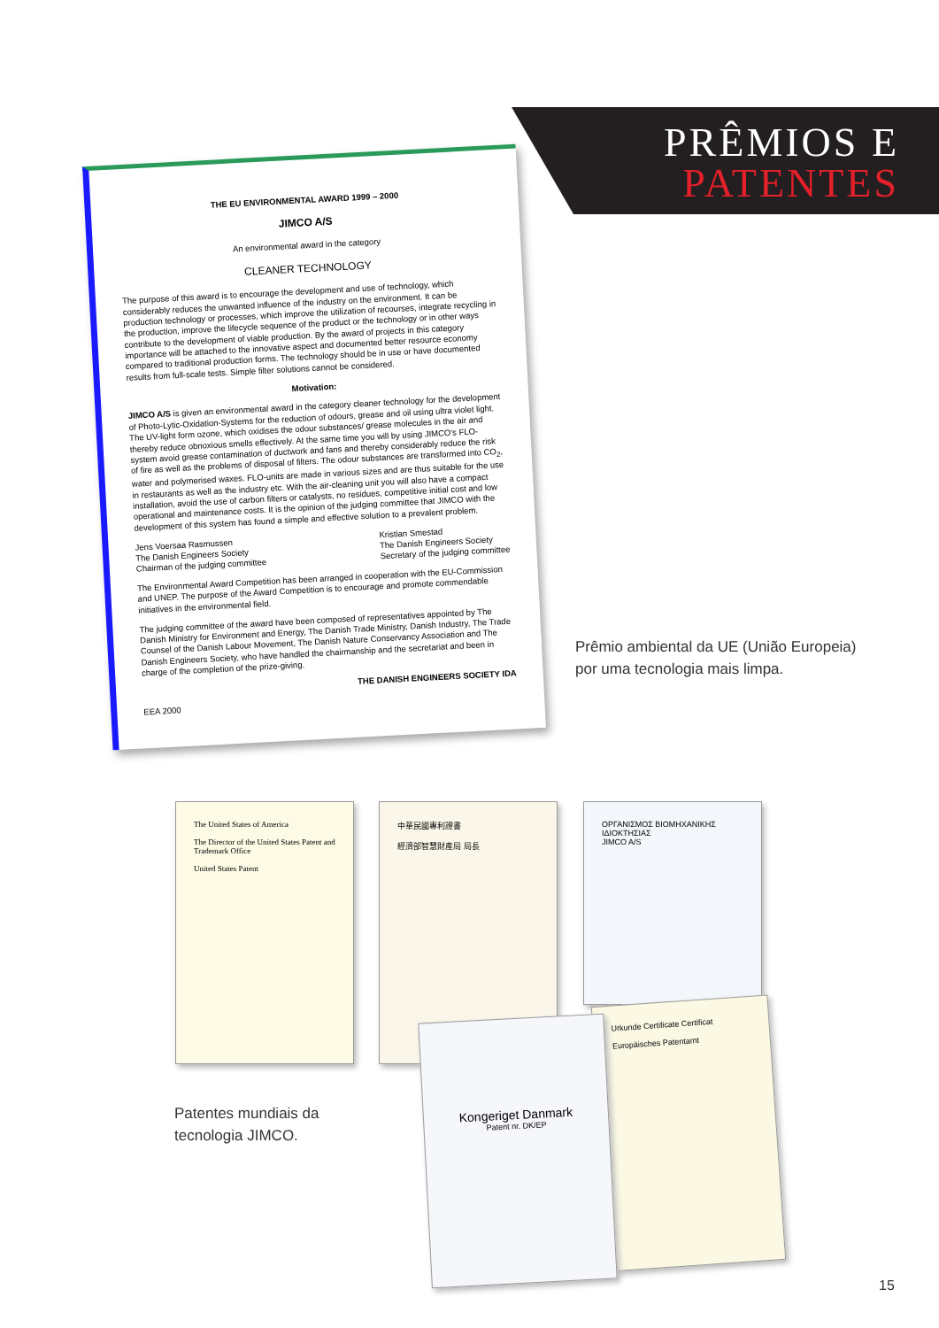PRÊMIOS E
PATENTES
THE EU ENVIRONMENTAL AWARD 1999 – 2000
JIMCO A/S
An environmental award in the category
CLEANER TECHNOLOGY
The purpose of this award is to encourage the development and use of technology, which considerably reduces the unwanted influence of the industry on the environment. It can be production technology or processes, which improve the utilization of recourses, integrate recycling in the production, improve the lifecycle sequence of the product or the technology or in other ways contribute to the development of viable production. By the award of projects in this category importance will be attached to the innovative aspect and documented better resource economy compared to traditional production forms. The technology should be in use or have documented results from full-scale tests. Simple filter solutions cannot be considered.
Motivation:
JIMCO A/S is given an environmental award in the category cleaner technology for the development of Photo-Lytic-Oxidation-Systems for the reduction of odours, grease and oil using ultra violet light. The UV-light form ozone, which oxidises the odour substances/ grease molecules in the air and thereby reduce obnoxious smells effectively. At the same time you will by using JIMCO's FLO-system avoid grease contamination of ductwork and fans and thereby considerably reduce the risk of fire as well as the problems of disposal of filters. The odour substances are transformed into CO<sub>2</sub>, water and polymerised waxes. FLO-units are made in various sizes and are thus suitable for the use in restaurants as well as the industry etc. With the air-cleaning unit you will also have a compact installation, avoid the use of carbon filters or catalysts, no residues, competitive initial cost and low operational and maintenance costs. It is the opinion of the judging committee that JIMCO with the development of this system has found a simple and effective solution to a prevalent problem.
Jens Voersaa Rasmussen
The Danish Engineers Society
Chairman of the judging committee
Kristian Smestad
The Danish Engineers Society
Secretary of the judging committee
The Environmental Award Competition has been arranged in cooperation with the EU-Commission and UNEP. The purpose of the Award Competition is to encourage and promote commendable initiatives in the environmental field.
The judging committee of the award have been composed of representatives appointed by The Danish Ministry for Environment and Energy, The Danish Trade Ministry, Danish Industry, The Trade Counsel of the Danish Labour Movement, The Danish Nature Conservancy Association and The Danish Engineers Society, who have handled the chairmanship and the secretariat and been in charge of the completion of the prize-giving.
THE DANISH ENGINEERS SOCIETY IDA
EEA 2000
Prêmio ambiental da UE (União Europeia)
por uma tecnologia mais limpa.
The United States of America
The Director of the United States Patent and Trademark Office
United States Patent
中華民國專利證書
經濟部智慧財產局 局長
ΟΡΓΑΝΙΣΜΟΣ ΒΙΟΜΗΧΑΝΙΚΗΣ ΙΔΙΟΚΤΗΣΙΑΣ
JIMCO A/S
Urkunde Certificate Certificat
Europäisches Patentamt
Kongeriget Danmark
Patent nr. DK/EP
Patentes mundiais da
tecnologia JIMCO.
15